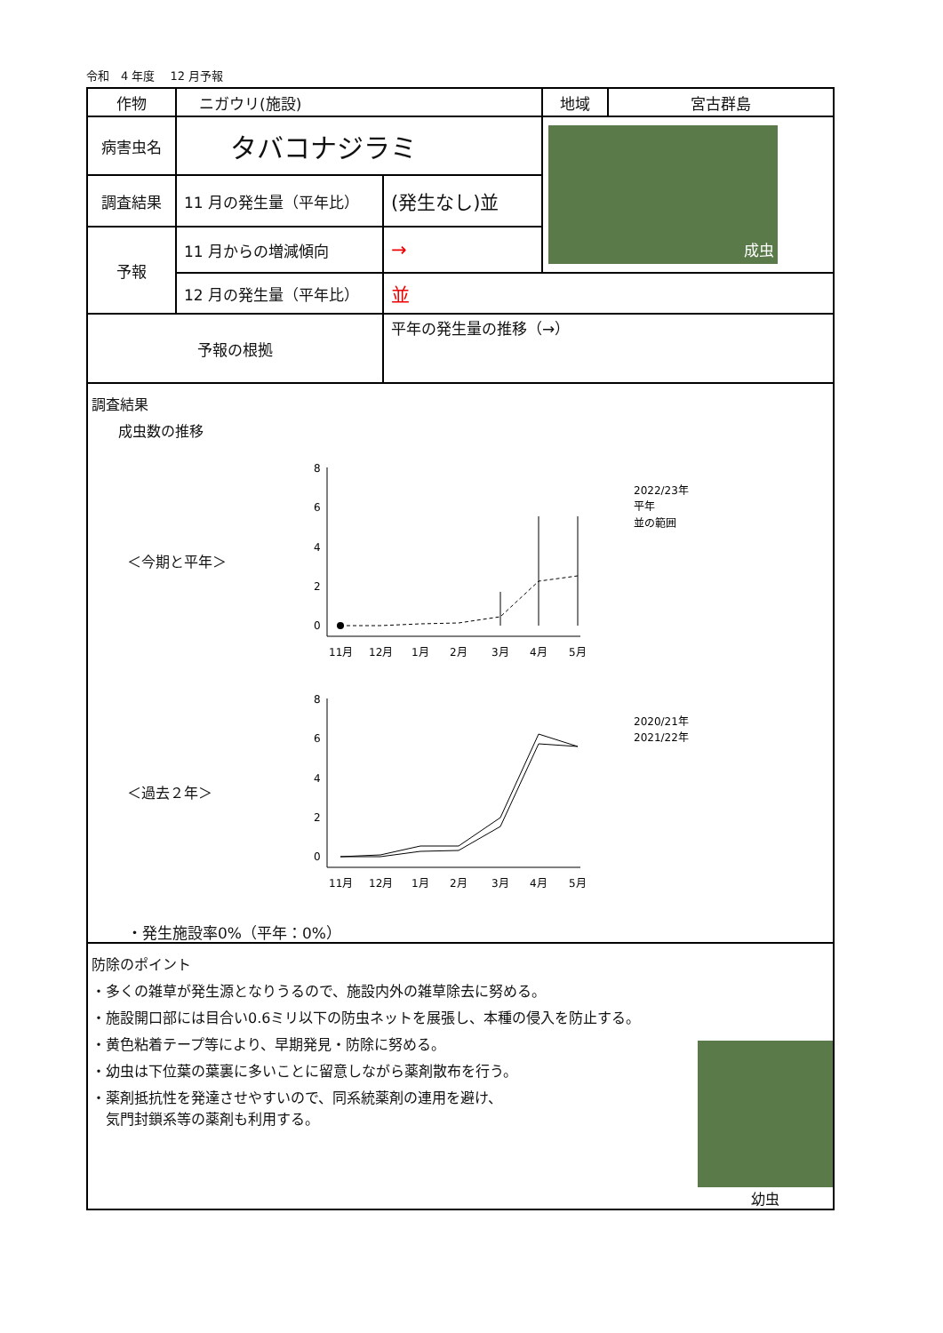令和　4 年度　 12 月予報
| 作物 | ニガウリ(施設) | | 地域 | 宮古群島 |
| 病害虫名 | タバコナジラミ | | 成虫 | |
| 調査結果 | 11 月の発生量（平年比） | (発生なし)並 | | |
| 予報 | 11 月からの増減傾向 | → | | |
| | 12 月の発生量（平年比） | 並 | | |
| 予報の根拠 | | 平年の発生量の推移（→） | | |
調査結果
成虫数の推移
＜今期と平年＞
8
6
4
2
0
11月
12月
1月
2月
3月
4月
5月
2022/23年
平年
並の範囲
＜過去２年＞
8
6
4
2
0
11月
12月
1月
2月
3月
4月
5月
2020/21年
2021/22年
・発生施設率0%（平年：0%）
防除のポイント
・多くの雑草が発生源となりうるので、施設内外の雑草除去に努める。
・施設開口部には目合い0.6ミリ以下の防虫ネットを展張し、本種の侵入を防止する。
・黄色粘着テープ等により、早期発見・防除に努める。
・幼虫は下位葉の葉裏に多いことに留意しながら薬剤散布を行う。
・薬剤抵抗性を発達させやすいので、同系統薬剤の連用を避け、
　気門封鎖系等の薬剤も利用する。
幼虫